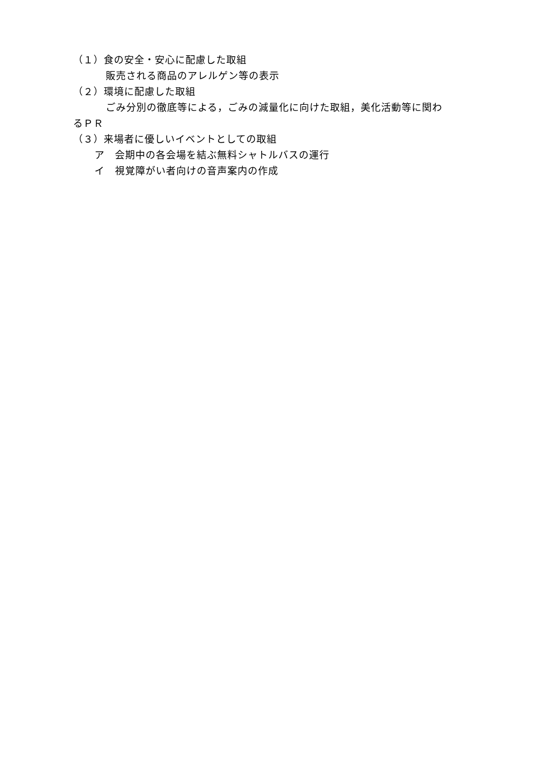（１）食の安全・安心に配慮した取組
販売される商品のアレルゲン等の表示
（２）環境に配慮した取組
ごみ分別の徹底等による，ごみの減量化に向けた取組，美化活動等に関わ
るＰＲ
（３）来場者に優しいイベントとしての取組
ア　会期中の各会場を結ぶ無料シャトルバスの運行
イ　視覚障がい者向けの音声案内の作成